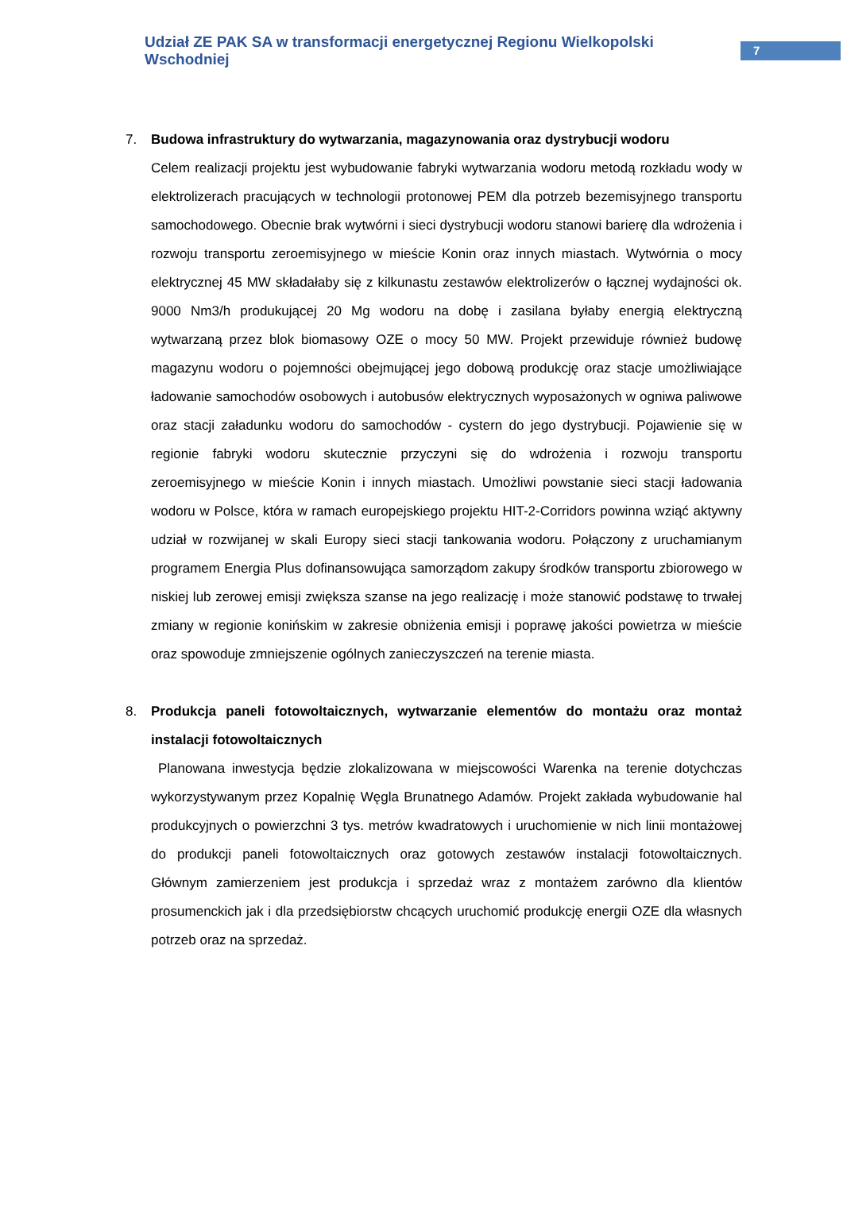Udział ZE PAK SA w transformacji energetycznej Regionu Wielkopolski Wschodniej
7
7. Budowa infrastruktury do wytwarzania, magazynowania oraz dystrybucji wodoru
Celem realizacji projektu jest wybudowanie fabryki wytwarzania wodoru metodą rozkładu wody w elektrolizerach pracujących w technologii protonowej PEM dla potrzeb bezemisyjnego transportu samochodowego. Obecnie brak wytwórni i sieci dystrybucji wodoru stanowi barierę dla wdrożenia i rozwoju transportu zeroemisyjnego w mieście Konin oraz innych miastach. Wytwórnia o mocy elektrycznej 45 MW składałaby się z kilkunastu zestawów elektrolizerów o łącznej wydajności ok. 9000 Nm3/h produkującej 20 Mg wodoru na dobę i zasilana byłaby energią elektryczną wytwarzaną przez blok biomasowy OZE o mocy 50 MW. Projekt przewiduje również budowę magazynu wodoru o pojemności obejmującej jego dobową produkcję oraz stacje umożliwiające ładowanie samochodów osobowych i autobusów elektrycznych wyposażonych w ogniwa paliwowe oraz stacji załadunku wodoru do samochodów - cystern do jego dystrybucji. Pojawienie się w regionie fabryki wodoru skutecznie przyczyni się do wdrożenia i rozwoju transportu zeroemisyjnego w mieście Konin i innych miastach. Umożliwi powstanie sieci stacji ładowania wodoru w Polsce, która w ramach europejskiego projektu HIT-2-Corridors powinna wziąć aktywny udział w rozwijanej w skali Europy sieci stacji tankowania wodoru. Połączony z uruchamianym programem Energia Plus dofinansowująca samorządom zakupy środków transportu zbiorowego w niskiej lub zerowej emisji zwiększa szanse na jego realizację i może stanowić podstawę to trwałej zmiany w regionie konińskim w zakresie obniżenia emisji i poprawę jakości powietrza w mieście oraz spowoduje zmniejszenie ogólnych zanieczyszczeń na terenie miasta.
8. Produkcja paneli fotowoltaicznych, wytwarzanie elementów do montażu oraz montaż instalacji fotowoltaicznych
Planowana inwestycja będzie zlokalizowana w miejscowości Warenka na terenie dotychczas wykorzystywanym przez Kopalnię Węgla Brunatnego Adamów. Projekt zakłada wybudowanie hal produkcyjnych o powierzchni 3 tys. metrów kwadratowych i uruchomienie w nich linii montażowej do produkcji paneli fotowoltaicznych oraz gotowych zestawów instalacji fotowoltaicznych. Głównym zamierzeniem jest produkcja i sprzedaż wraz z montażem zarówno dla klientów prosumenckich jak i dla przedsiębiorstw chcących uruchomić produkcję energii OZE dla własnych potrzeb oraz na sprzedaż.